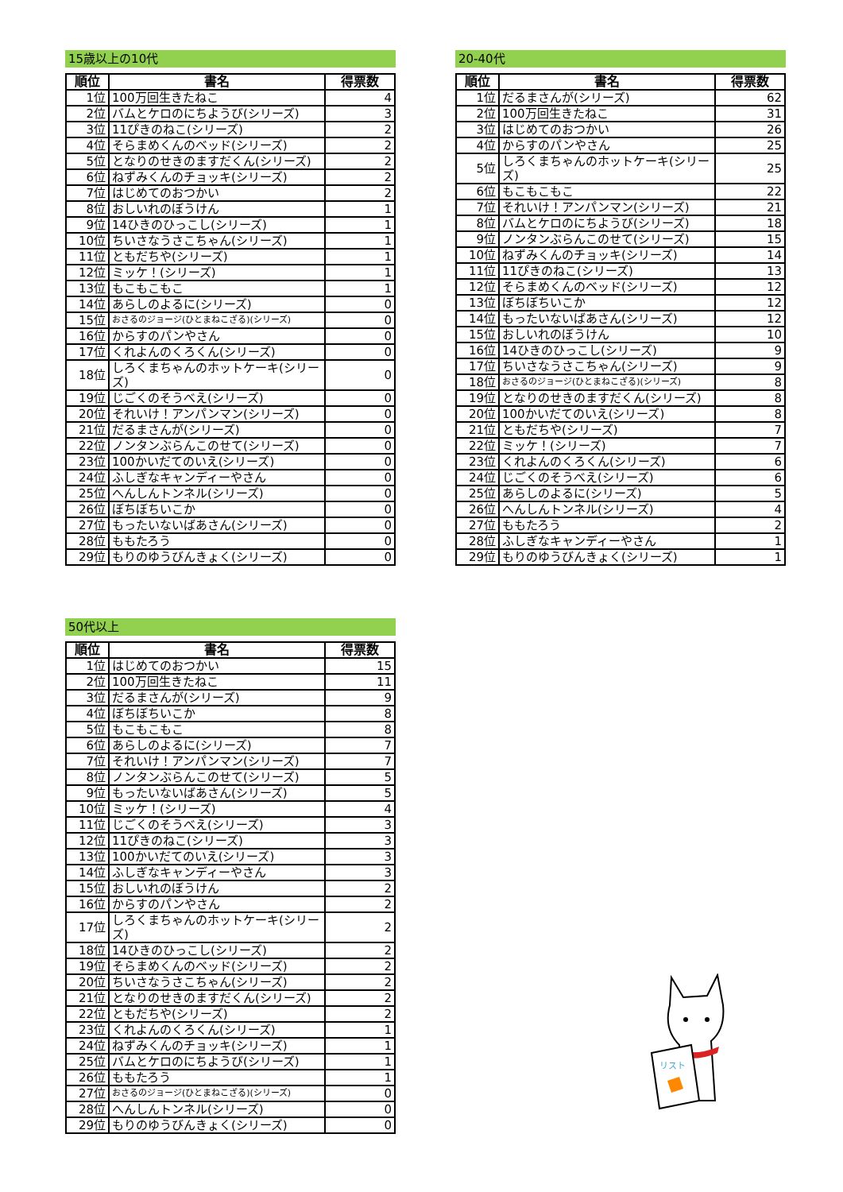15歳以上の10代
| 順位 | 書名 | 得票数 |
| --- | --- | --- |
| 1位 | 100万回生きたねこ | 4 |
| 2位 | バムとケロのにちようび(シリーズ) | 3 |
| 3位 | 11ぴきのねこ(シリーズ) | 2 |
| 4位 | そらまめくんのベッド(シリーズ) | 2 |
| 5位 | となりのせきのますだくん(シリーズ) | 2 |
| 6位 | ねずみくんのチョッキ(シリーズ) | 2 |
| 7位 | はじめてのおつかい | 2 |
| 8位 | おしいれのぼうけん | 1 |
| 9位 | 14ひきのひっこし(シリーズ) | 1 |
| 10位 | ちいさなうさこちゃん(シリーズ) | 1 |
| 11位 | ともだちや(シリーズ) | 1 |
| 12位 | ミッケ！(シリーズ) | 1 |
| 13位 | もこもこもこ | 1 |
| 14位 | あらしのよるに(シリーズ) | 0 |
| 15位 | おさるのジョージ(ひとまねこざる)(シリーズ) | 0 |
| 16位 | からすのパンやさん | 0 |
| 17位 | くれよんのくろくん(シリーズ) | 0 |
| 18位 | しろくまちゃんのホットケーキ(シリーズ) | 0 |
| 19位 | じごくのそうべえ(シリーズ) | 0 |
| 20位 | それいけ！アンパンマン(シリーズ) | 0 |
| 21位 | だるまさんが(シリーズ) | 0 |
| 22位 | ノンタンぶらんこのせて(シリーズ) | 0 |
| 23位 | 100かいだてのいえ(シリーズ) | 0 |
| 24位 | ふしぎなキャンディーやさん | 0 |
| 25位 | へんしんトンネル(シリーズ) | 0 |
| 26位 | ぼちぼちいこか | 0 |
| 27位 | もったいないばあさん(シリーズ) | 0 |
| 28位 | ももたろう | 0 |
| 29位 | もりのゆうびんきょく(シリーズ) | 0 |
20-40代
| 順位 | 書名 | 得票数 |
| --- | --- | --- |
| 1位 | だるまさんが(シリーズ) | 62 |
| 2位 | 100万回生きたねこ | 31 |
| 3位 | はじめてのおつかい | 26 |
| 4位 | からすのパンやさん | 25 |
| 5位 | しろくまちゃんのホットケーキ(シリーズ) | 25 |
| 6位 | もこもこもこ | 22 |
| 7位 | それいけ！アンパンマン(シリーズ) | 21 |
| 8位 | バムとケロのにちようび(シリーズ) | 18 |
| 9位 | ノンタンぶらんこのせて(シリーズ) | 15 |
| 10位 | ねずみくんのチョッキ(シリーズ) | 14 |
| 11位 | 11ぴきのねこ(シリーズ) | 13 |
| 12位 | そらまめくんのベッド(シリーズ) | 12 |
| 13位 | ぼちぼちいこか | 12 |
| 14位 | もったいないばあさん(シリーズ) | 12 |
| 15位 | おしいれのぼうけん | 10 |
| 16位 | 14ひきのひっこし(シリーズ) | 9 |
| 17位 | ちいさなうさこちゃん(シリーズ) | 9 |
| 18位 | おさるのジョージ(ひとまねこざる)(シリーズ) | 8 |
| 19位 | となりのせきのますだくん(シリーズ) | 8 |
| 20位 | 100かいだてのいえ(シリーズ) | 8 |
| 21位 | ともだちや(シリーズ) | 7 |
| 22位 | ミッケ！(シリーズ) | 7 |
| 23位 | くれよんのくろくん(シリーズ) | 6 |
| 24位 | じごくのそうべえ(シリーズ) | 6 |
| 25位 | あらしのよるに(シリーズ) | 5 |
| 26位 | へんしんトンネル(シリーズ) | 4 |
| 27位 | ももたろう | 2 |
| 28位 | ふしぎなキャンディーやさん | 1 |
| 29位 | もりのゆうびんきょく(シリーズ) | 1 |
50代以上
| 順位 | 書名 | 得票数 |
| --- | --- | --- |
| 1位 | はじめてのおつかい | 15 |
| 2位 | 100万回生きたねこ | 11 |
| 3位 | だるまさんが(シリーズ) | 9 |
| 4位 | ぼちぼちいこか | 8 |
| 5位 | もこもこもこ | 8 |
| 6位 | あらしのよるに(シリーズ) | 7 |
| 7位 | それいけ！アンパンマン(シリーズ) | 7 |
| 8位 | ノンタンぶらんこのせて(シリーズ) | 5 |
| 9位 | もったいないばあさん(シリーズ) | 5 |
| 10位 | ミッケ！(シリーズ) | 4 |
| 11位 | じごくのそうべえ(シリーズ) | 3 |
| 12位 | 11ぴきのねこ(シリーズ) | 3 |
| 13位 | 100かいだてのいえ(シリーズ) | 3 |
| 14位 | ふしぎなキャンディーやさん | 3 |
| 15位 | おしいれのぼうけん | 2 |
| 16位 | からすのパンやさん | 2 |
| 17位 | しろくまちゃんのホットケーキ(シリーズ) | 2 |
| 18位 | 14ひきのひっこし(シリーズ) | 2 |
| 19位 | そらまめくんのベッド(シリーズ) | 2 |
| 20位 | ちいさなうさこちゃん(シリーズ) | 2 |
| 21位 | となりのせきのますだくん(シリーズ) | 2 |
| 22位 | ともだちや(シリーズ) | 2 |
| 23位 | くれよんのくろくん(シリーズ) | 1 |
| 24位 | ねずみくんのチョッキ(シリーズ) | 1 |
| 25位 | バムとケロのにちようび(シリーズ) | 1 |
| 26位 | ももたろう | 1 |
| 27位 | おさるのジョージ(ひとまねこざる)(シリーズ) | 0 |
| 28位 | へんしんトンネル(シリーズ) | 0 |
| 29位 | もりのゆうびんきょく(シリーズ) | 0 |
リスト